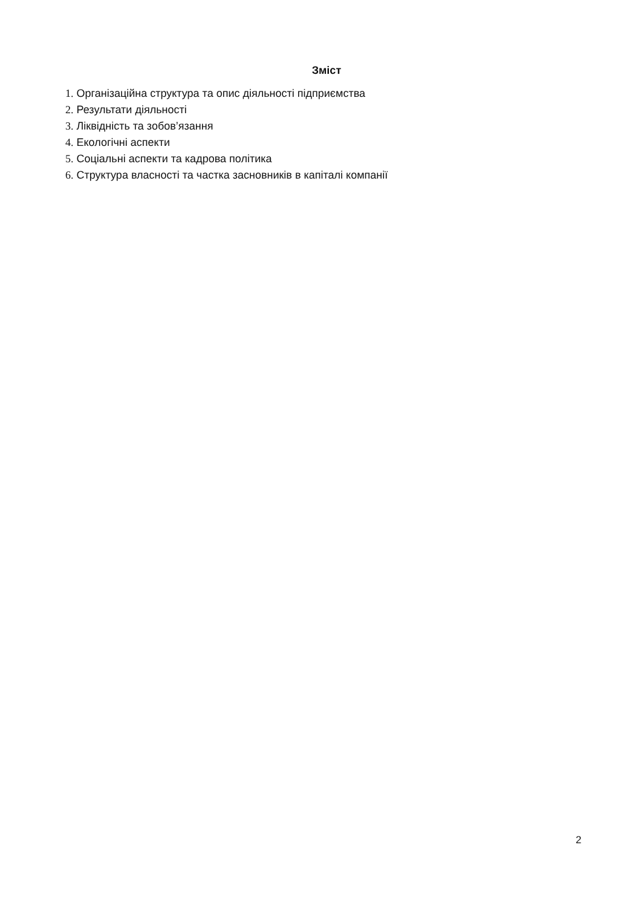Зміст
1. Організаційна структура та опис діяльності підприємства
2. Результати діяльності
3. Ліквідність та зобов’язання
4. Екологічні аспекти
5. Соціальні аспекти та кадрова політика
6. Структура власності та частка засновників в капіталі компанії
2